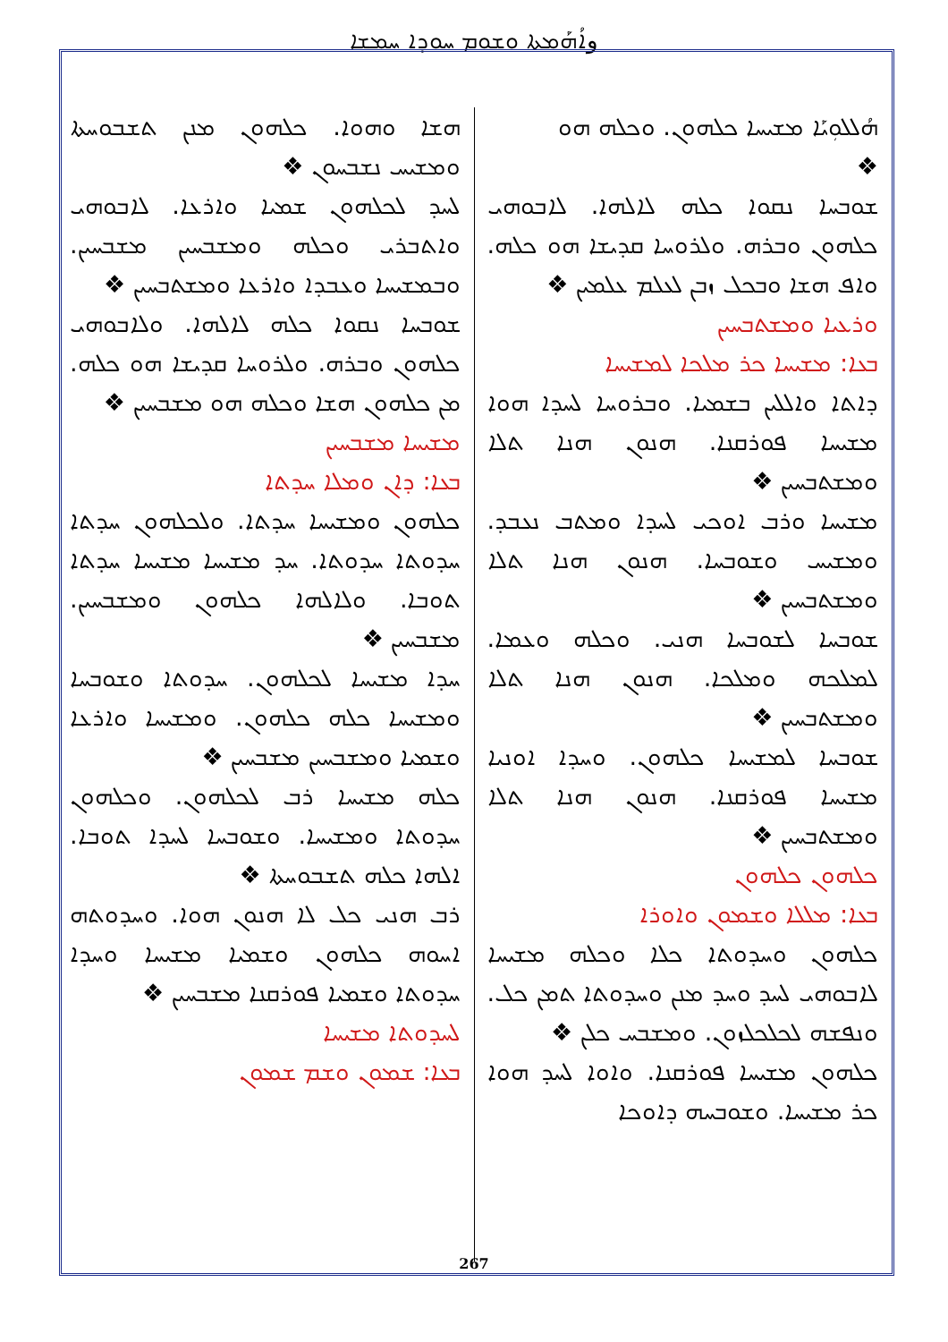وܐܳܗܰܡܬܐ ܘܫܘܡ ܚܘܕܐ ܚܡܫܐ
ܗܳܠܠܘܼܝܰܐ ܡܫܝܚܐ ܟܠܗܘܢ. ܘܟܠܗ ܗܘ
❖
ܫܘܒܚܐ ܢܩܘܐ ܟܠܗ ܠܐܠܗܐ. ܠܐܒܘܗܝ ܟܠܗܘܢ ܘܒܪܗ. ܘܠܪܘܚܐ ܩܕܝܫܐ ܗܘ ܟܠܗ. ܘܐܦ ܗܫܐ ܘܒܟܠ ܙܒܢ ܠܥܠܡ ܥܠܡܝܢ ❖
ܘܪܥܝܐ ܘܡܫܬܒܚܝܢ
ܒܥܐ: ܡܫܝܚܐ ܟܪ ܡܠܟܐ ܠܡܫܝܚܐ
ܕܐܬܐ ܘܐܠܠܝܢ ܒܫܡܝܐ. ܘܒܪܘܚܐ ܠܚܕܐ ܗܘܐ ܡܫܝܚܐ ܦܘܪܩܢܐ. ܗܢܘܢ ܗܢܐ ܬܠܐ ܘܡܫܬܒܚܝܢ ❖
ܡܫܝܚܐ ܘܪܒ ܐܘܟܝ ܠܚܕܐ ܘܡܬܒ ܢܥܒܕ. ܘܡܫܝܚ ܘܫܘܒܚܐ. ܗܢܘܢ ܗܢܐ ܬܠܐ ܘܡܫܬܒܚܝܢ ❖
ܫܘܒܚܐ ܠܫܘܒܚܐ ܗܢܝ. ܘܟܠܗ ܘܥܡܐ. ܠܡܠܟܗ ܘܡܠܟܐ. ܗܢܘܢ ܗܢܐ ܬܠܐ ܘܡܫܬܒܚܝܢ ❖
ܫܘܒܚܐ ܠܡܫܝܚܐ ܟܠܗܘܢ. ܘܚܕܐ ܐܘܢܝܐ ܡܫܝܚܐ ܦܘܪܩܢܐ. ܗܢܘܢ ܗܢܐ ܬܠܐ ܘܡܫܬܒܚܝܢ ❖
ܟܠܗܘܢ ܟܠܗܘܢ
ܒܥܐ: ܡܠܠܐ ܘܫܡܘܢ ܘܐܘܪܐ
ܟܠܗܘܢ ܘܚܕܘܬܐ ܟܠܐ ܘܟܠܗ ܡܫܝܚܐ ܠܐܒܘܗܝ ܠܚܕ ܘܚܕ ܡܢܢ ܘܚܕܘܬܐ ܬܡܢ ܟܠ. ܘܢܦܫܗ ܠܟܠܟܠܙܘܢ. ܘܡܫܒܚ ܟܠܢ ❖
ܟܠܗܘܢ ܡܫܝܚܐ ܦܘܪܩܢܐ. ܘܐܘܐ ܠܚܕ ܗܘܐ ܟܪ ܡܫܝܚܐ. ܘܫܘܒܚܗ ܕܐܘܟܐ
ܗܫܐ ܘܗܘܐ. ܟܠܗܘܢ ܡܢܢ ܬܫܒܘܚܬܐ ܘܡܫܝܚ ܢܫܒܚܘܢ ❖
ܠܚܕ ܠܟܠܗܘܢ ܫܡܝܐ ܘܐܪܥܐ. ܠܐܒܘܗܝ ܘܐܬܒܪܝ ܘܟܠܗ ܘܡܫܒܚܝܢ ܡܫܒܚܝܢ. ܘܒܡܫܝܚܐ ܘܥܒܕܐ ܘܐܪܥܐ ܘܡܫܬܒܚܝܢ ❖
ܫܘܒܚܐ ܢܩܘܐ ܟܠܗ ܠܐܠܗܐ. ܘܠܐܒܘܗܝ ܟܠܗܘܢ ܘܒܪܗ. ܘܠܪܘܚܐ ܩܕܝܫܐ ܗܘ ܟܠܗ. ܡܢ ܟܠܗܘܢ ܗܫܐ ܘܟܠܗ ܗܘ ܡܫܒܚܝܢ ❖
ܡܫܝܚܐ ܡܫܒܚܝܢ
ܒܥܐ: ܕܐܢ ܘܡܠܐ ܚܕܬܐ
ܟܠܗܘܢ ܘܡܫܝܚܐ ܚܕܬܐ. ܘܠܟܠܗܘܢ ܚܕܬܐ ܚܕܘܬܐ ܚܕܘܬܐ. ܚܕ ܡܫܝܚܐ ܡܫܝܚܐ ܚܕܬܐ ܬܘܒܐ. ܘܠܐܠܗܐ ܟܠܗܘܢ ܘܡܫܒܚܝܢ. ܡܫܒܚܝܢ ❖
ܚܕܐ ܡܫܝܚܐ ܠܟܠܗܘܢ. ܚܕܘܬܐ ܘܫܘܒܚܐ ܘܡܫܝܚܐ ܟܠܗ ܟܠܗܘܢ. ܘܡܫܝܚܐ ܘܐܪܥܐ ܘܫܡܝܐ ܘܡܫܒܚܝܢ ܡܫܒܚܝܢ ❖
ܟܠܗ ܡܫܝܚܐ ܪܒ ܠܟܠܗܘܢ. ܘܟܠܗܘܢ ܚܕܘܬܐ ܘܡܫܝܚܐ. ܘܫܘܒܚܐ ܠܚܕܐ ܬܘܒܐ. ܐܠܗܐ ܟܠܗ ܬܫܒܘܚܬܐ ❖
ܪܒ ܗܢܝ ܟܠ ܠܐ ܗܢܘܢ ܗܘܐ. ܘܚܕܘܬܗ ܐܚܘܗ ܟܠܗܘܢ ܘܫܡܝܐ ܡܫܝܚܐ ܘܚܕܐ ܚܕܘܬܐ ܘܫܡܝܐ ܦܘܪܩܢܐ ܡܫܒܚܝܢ ❖
ܠܚܕܘܬܐ ܡܫܝܚܐ
ܒܥܐ: ܫܡܘܢ ܘܫܡ ܫܡܘܢ
267